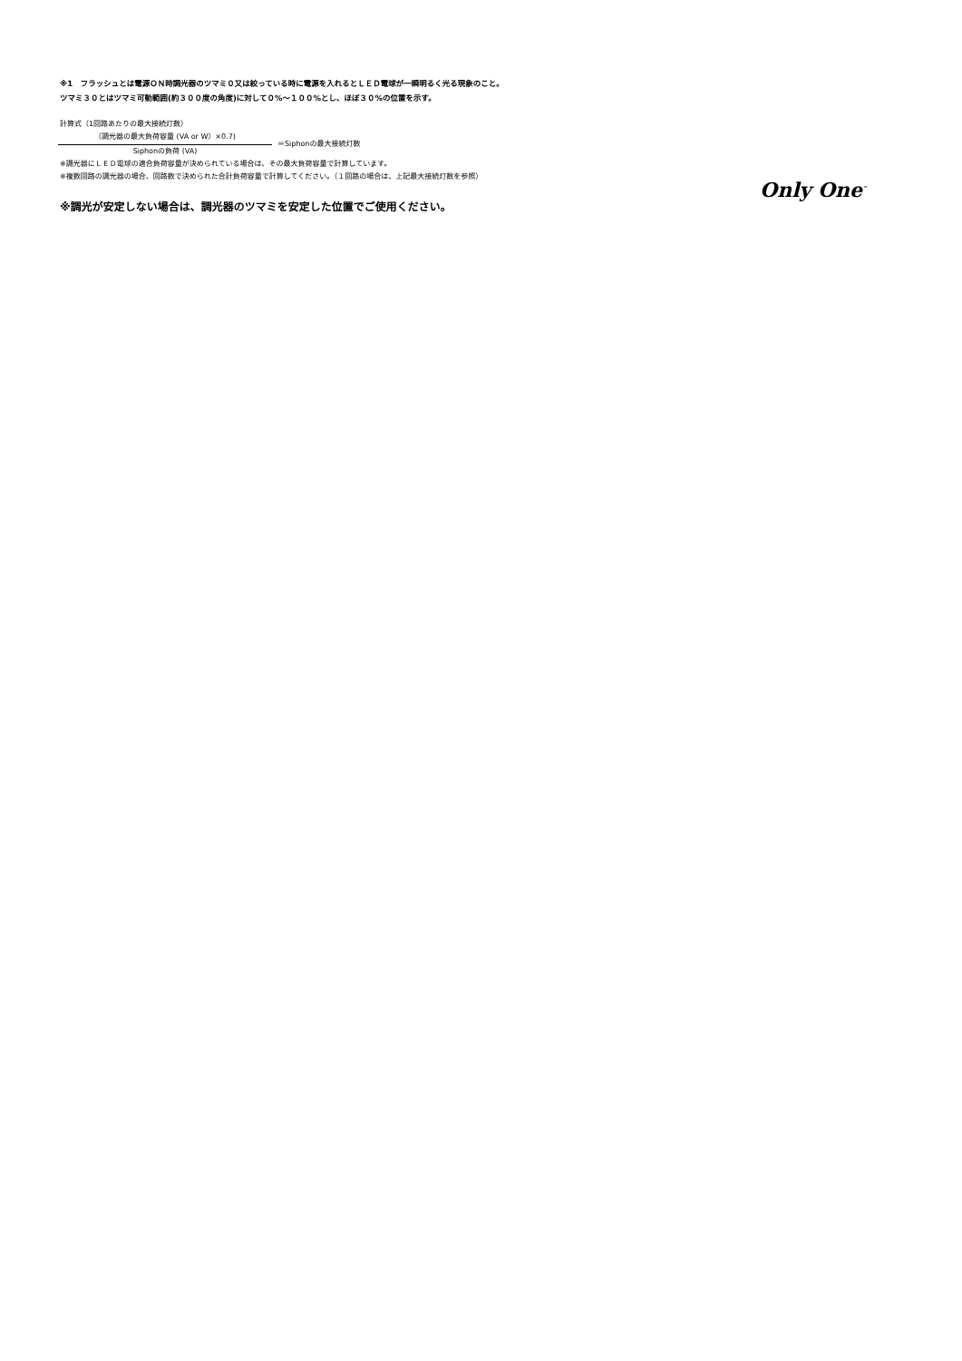※1　フラッシュとは電源ＯＮ時調光器のツマミ０又は絞っている時に電源を入れるとＬＥＤ電球が一瞬明るく光る現象のこと。
ツマミ３０とはツマミ可動範囲(約３００度の角度)に対して０%～１００%とし、ほぼ３０%の位置を示す。
計算式（1回路あたりの最大接続灯数）
（調光器の最大負荷容量 (VA or W）×0.7)
Siphonの負荷 (VA)
＝Siphonの最大接続灯数
※調光器にＬＥＤ電球の適合負荷容量が決められている場合は、その最大負荷容量で計算しています。
※複数回路の調光器の場合、回路数で決められた合計負荷容量で計算してください。（１回路の場合は、上記最大接続灯数を参照）
※調光が安定しない場合は、調光器のツマミを安定した位置でご使用ください。
Only One<sup>™</sup>